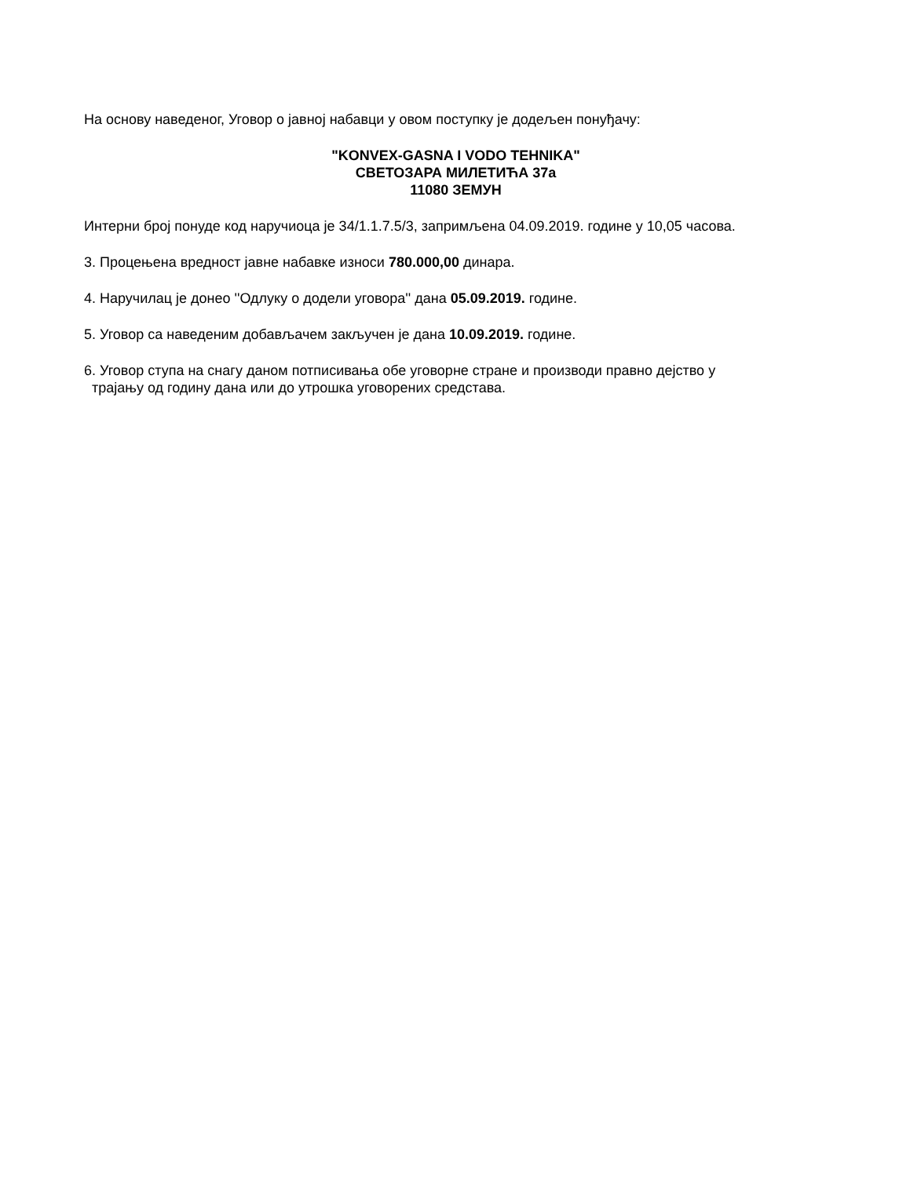На основу наведеног, Уговор о јавној набавци у овом поступку је додељен понуђачу:
"KONVEX-GASNA I VODO TEHNIKA"
СВЕТОЗАРА МИЛЕТИЋА 37а
11080 ЗЕМУН
Интерни број понуде код наручиоца је 34/1.1.7.5/3, запримљена 04.09.2019. године у 10,05 часова.
3. Процењена вредност јавне набавке износи 780.000,00 динара.
4. Наручилац је донео ''Одлуку о додели уговора'' дана 05.09.2019. године.
5. Уговор са наведеним добављачем закључен је дана 10.09.2019. године.
6. Уговор ступа на снагу даном потписивања обе уговорне стране и производи правно дејство у
трајању од годину дана или до утрошка уговорених средстава.